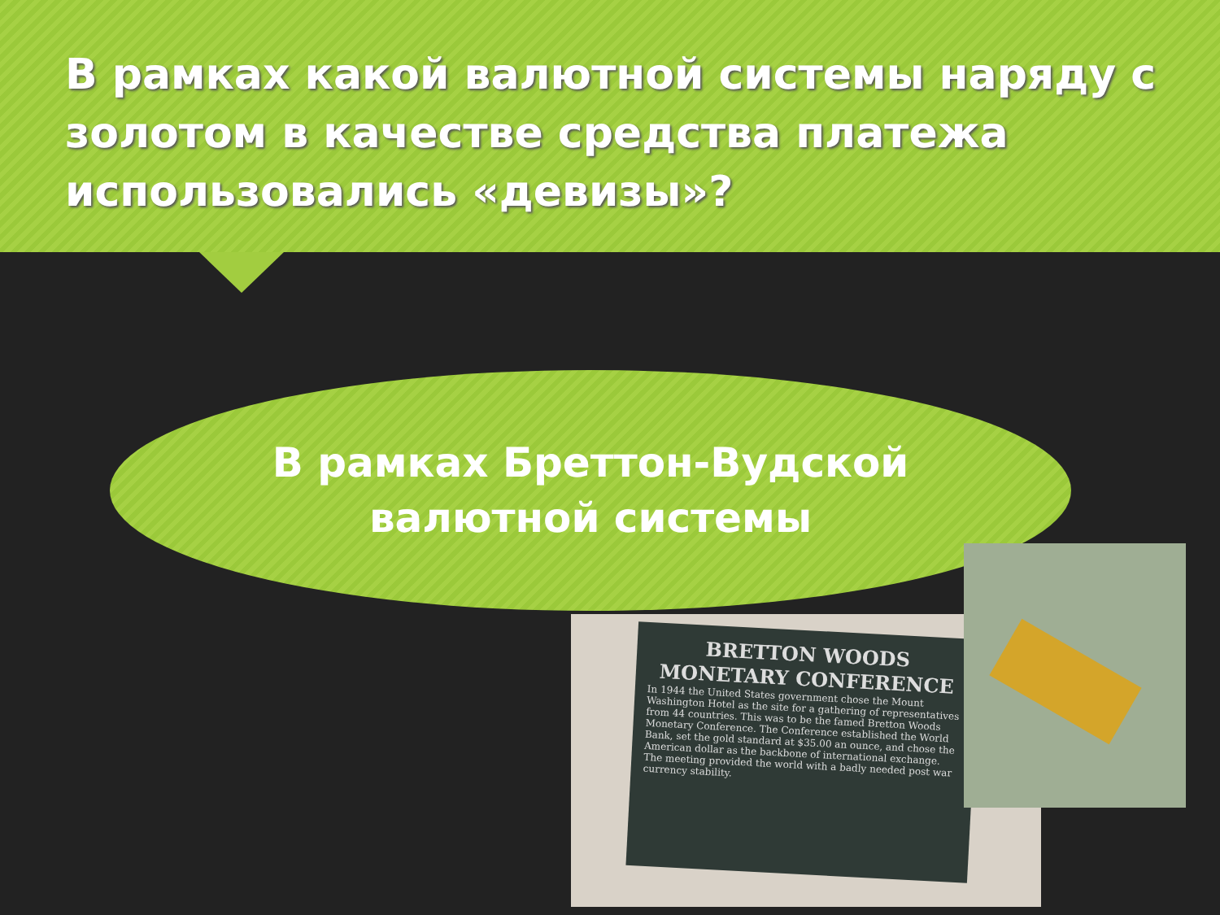В рамках какой валютной системы наряду с золотом в качестве средства платежа использовались «девизы»?
В рамках Бреттон-Вудской
валютной системы
BRETTON WOODS MONETARY CONFERENCE
In 1944 the United States government chose the Mount Washington Hotel as the site for a gathering of representatives from 44 countries. This was to be the famed Bretton Woods Monetary Conference. The Conference established the World Bank, set the gold standard at $35.00 an ounce, and chose the American dollar as the backbone of international exchange. The meeting provided the world with a badly needed post war currency stability.